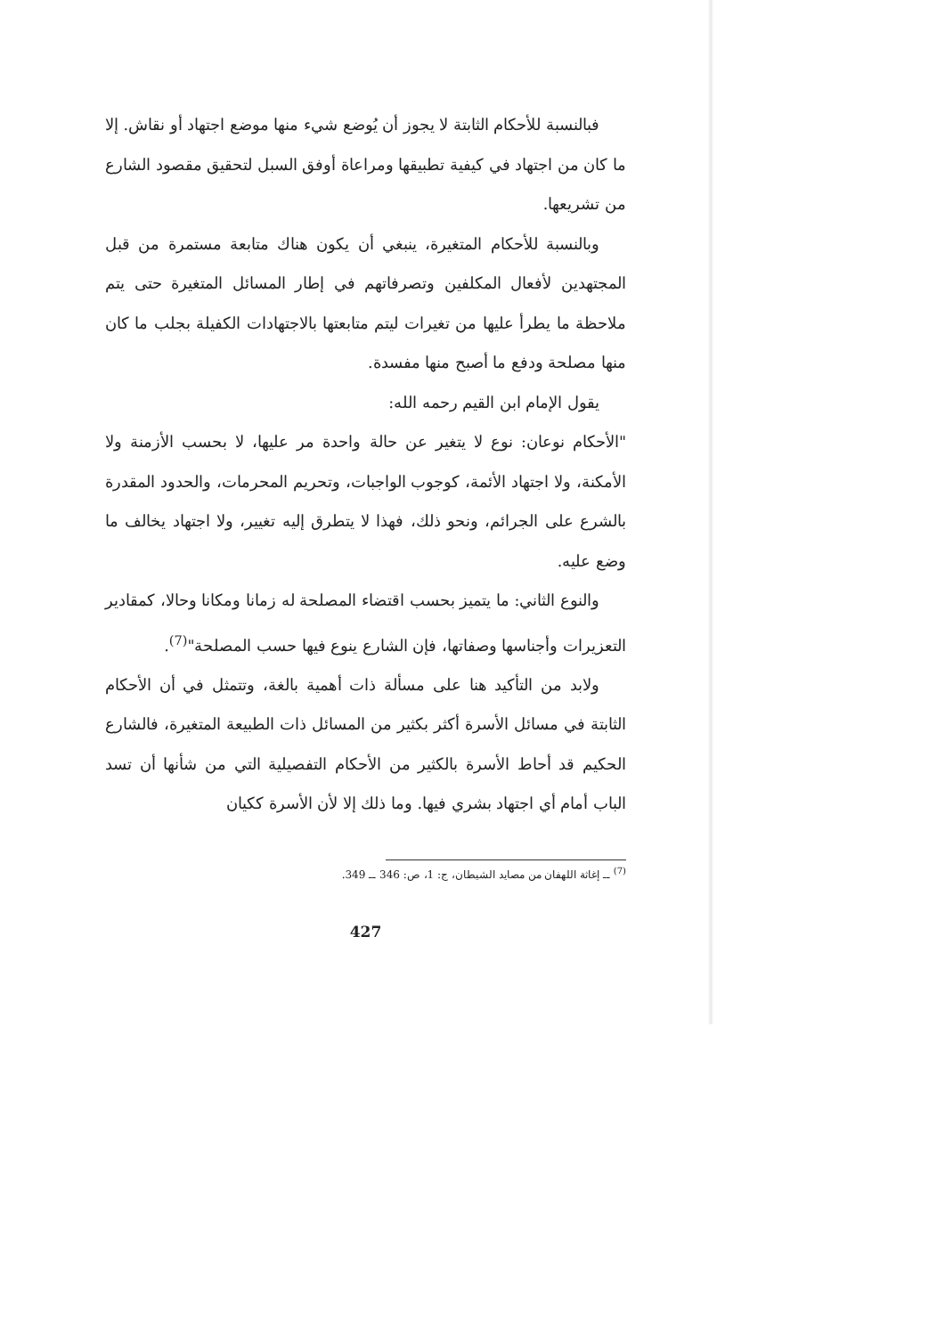فبالنسبة للأحكام الثابتة لا يجوز أن يُوضع شيء منها موضع اجتهاد أو نقاش. إلا ما كان من اجتهاد في كيفية تطبيقها ومراعاة أوفق السبل لتحقيق مقصود الشارع من تشريعها.
وبالنسبة للأحكام المتغيرة، ينبغي أن يكون هناك متابعة مستمرة من قبل المجتهدين لأفعال المكلفين وتصرفاتهم في إطار المسائل المتغيرة حتى يتم ملاحظة ما يطرأ عليها من تغيرات ليتم متابعتها بالاجتهادات الكفيلة بجلب ما كان منها مصلحة ودفع ما أصبح منها مفسدة.
يقول الإمام ابن القيم رحمه الله:
"الأحكام نوعان: نوع لا يتغير عن حالة واحدة مر عليها، لا بحسب الأزمنة ولا الأمكنة، ولا اجتهاد الأئمة، كوجوب الواجبات، وتحريم المحرمات، والحدود المقدرة بالشرع على الجرائم، ونحو ذلك، فهذا لا يتطرق إليه تغيير، ولا اجتهاد يخالف ما وضع عليه.
والنوع الثاني: ما يتميز بحسب اقتضاء المصلحة له زمانا ومكانا وحالا، كمقادير التعزيرات وأجناسها وصفاتها، فإن الشارع ينوع فيها حسب المصلحة"<sup>(7)</sup>.
ولابد من التأكيد هنا على مسألة ذات أهمية بالغة، وتتمثل في أن الأحكام الثابتة في مسائل الأسرة أكثر بكثير من المسائل ذات الطبيعة المتغيرة، فالشارع الحكيم قد أحاط الأسرة بالكثير من الأحكام التفصيلية التي من شأنها أن تسد الباب أمام أي اجتهاد بشري فيها. وما ذلك إلا لأن الأسرة ككيان
<sup>(7)</sup> ــ إغاثة اللهفان من مصايد الشيطان، ج: 1، ص: 346 ــ 349.
427